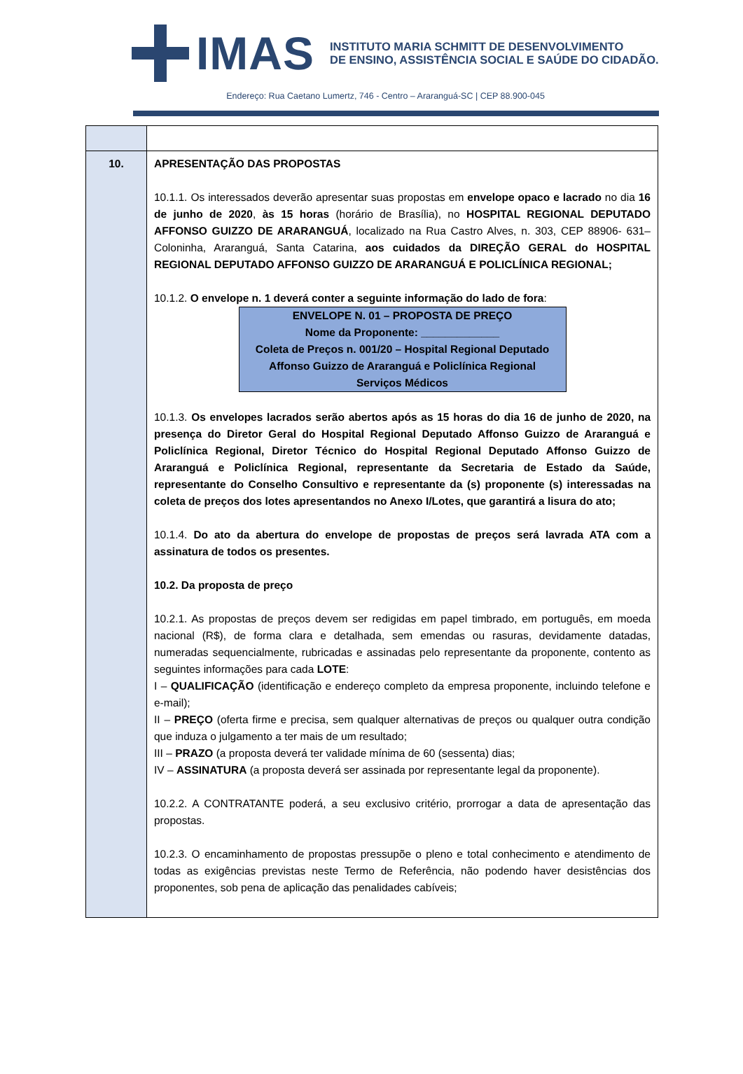IMAS
INSTITUTO MARIA SCHMITT DE DESENVOLVIMENTO
DE ENSINO, ASSISTÊNCIA SOCIAL E SAÚDE DO CIDADÃO.
Endereço: Rua Caetano Lumertz, 746 - Centro – Araranguá-SC | CEP 88.900-045
| 10. | APRESENTAÇÃO DAS PROPOSTAS 10.1.1. Os interessados deverão apresentar suas propostas em envelope opaco e lacrado no dia 16 de junho de 2020 , às 15 horas (horário de Brasília), no HOSPITAL REGIONAL DEPUTADO AFFONSO GUIZZO DE ARARANGUÁ , localizado na Rua Castro Alves, n. 303, CEP 88906- 631– Coloninha, Araranguá, Santa Catarina, aos cuidados da DIREÇÃO GERAL do HOSPITAL REGIONAL DEPUTADO AFFONSO GUIZZO DE ARARANGUÁ E POLICLÍNICA REGIONAL; 10.1.2. O envelope n. 1 deverá conter a seguinte informação do lado de fora : ENVELOPE N. 01 – PROPOSTA DE PREÇO Nome da Proponente: _____________ Coleta de Preços n. 001/20 – Hospital Regional Deputado Affonso Guizzo de Araranguá e Policlínica Regional Serviços Médicos 10.1.3. Os envelopes lacrados serão abertos após as 15 horas do dia 16 de junho de 2020, na presença do Diretor Geral do Hospital Regional Deputado Affonso Guizzo de Araranguá e Policlínica Regional, Diretor Técnico do Hospital Regional Deputado Affonso Guizzo de Araranguá e Policlínica Regional, representante da Secretaria de Estado da Saúde, representante do Conselho Consultivo e representante da (s) proponente (s) interessadas na coleta de preços dos lotes apresentandos no Anexo I/Lotes, que garantirá a lisura do ato; 10.1.4. Do ato da abertura do envelope de propostas de preços será lavrada ATA com a assinatura de todos os presentes. 10.2. Da proposta de preço 10.2.1. As propostas de preços devem ser redigidas em papel timbrado, em português, em moeda nacional (R$), de forma clara e detalhada, sem emendas ou rasuras, devidamente datadas, numeradas sequencialmente, rubricadas e assinadas pelo representante da proponente, contento as seguintes informações para cada LOTE : I – QUALIFICAÇÃO (identificação e endereço completo da empresa proponente, incluindo telefone e e-mail); II – PREÇO (oferta firme e precisa, sem qualquer alternativas de preços ou qualquer outra condição que induza o julgamento a ter mais de um resultado; III – PRAZO (a proposta deverá ter validade mínima de 60 (sessenta) dias; IV – ASSINATURA (a proposta deverá ser assinada por representante legal da proponente). 10.2.2. A CONTRATANTE poderá, a seu exclusivo critério, prorrogar a data de apresentação das propostas. 10.2.3. O encaminhamento de propostas pressupõe o pleno e total conhecimento e atendimento de todas as exigências previstas neste Termo de Referência, não podendo haver desistências dos proponentes, sob pena de aplicação das penalidades cabíveis; |